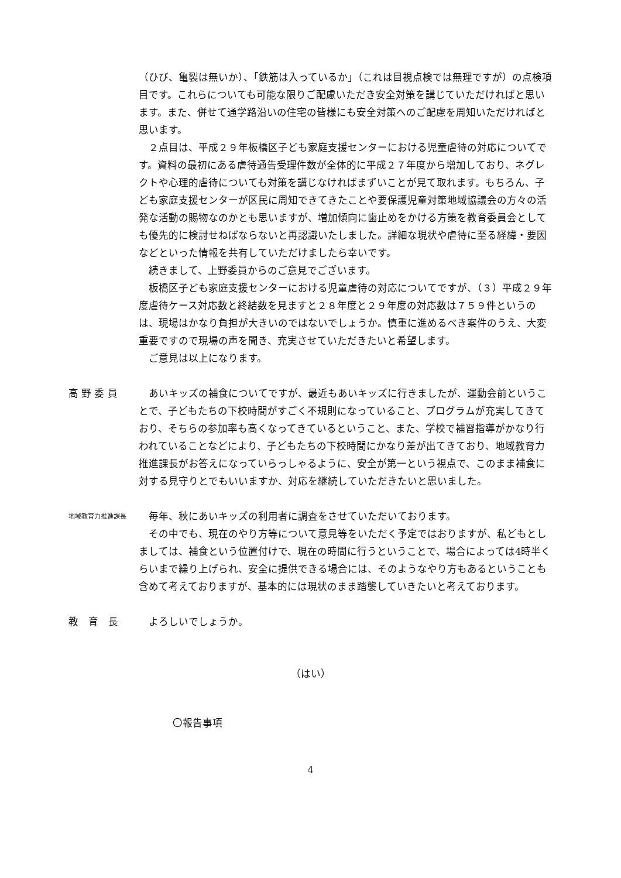（ひび、亀裂は無いか）、「鉄筋は入っているか」（これは目視点検では無理ですが）の点検項目です。これらについても可能な限りご配慮いただき安全対策を講じていただければと思います。また、併せて通学路沿いの住宅の皆様にも安全対策へのご配慮を周知いただければと思います。
　２点目は、平成２９年板橋区子ども家庭支援センターにおける児童虐待の対応についてです。資料の最初にある虐待通告受理件数が全体的に平成２７年度から増加しており、ネグレクトや心理的虐待についても対策を講じなければまずいことが見て取れます。もちろん、子ども家庭支援センターが区民に周知できてきたことや要保護児童対策地域協議会の方々の活発な活動の賜物なのかとも思いますが、増加傾向に歯止めをかける方策を教育委員会としても優先的に検討せねばならないと再認識いたしました。詳細な現状や虐待に至る経緯・要因などといった情報を共有していただけましたら幸いです。
　続きまして、上野委員からのご意見でございます。
　板橋区子ども家庭支援センターにおける児童虐待の対応についてですが、（３）平成２９年度虐待ケース対応数と終結数を見ますと２８年度と２９年度の対応数は７５９件というのは、現場はかなり負担が大きいのではないでしょうか。慎重に進めるべき案件のうえ、大変重要ですので現場の声を聞き、充実させていただきたいと希望します。
　ご意見は以上になります。
高 野 委 員 　あいキッズの補食についてですが、最近もあいキッズに行きましたが、運動会前ということで、子どもたちの下校時間がすごく不規則になっていること、プログラムが充実してきており、そちらの参加率も高くなってきているということ、また、学校で補習指導がかなり行われていることなどにより、子どもたちの下校時間にかなり差が出てきており、地域教育力推進課長がお答えになっていらっしゃるように、安全が第一という視点で、このまま補食に対する見守りとでもいいますか、対応を継続していただきたいと思いました。
地域教育力推進課長
　毎年、秋にあいキッズの利用者に調査をさせていただいております。
　その中でも、現在のやり方等について意見等をいただく予定ではおりますが、私どもとしましては、補食という位置付けで、現在の時間に行うということで、場合によっては4時半くらいまで繰り上げられ、安全に提供できる場合には、そのようなやり方もあるということも含めて考えておりますが、基本的には現状のまま踏襲していきたいと考えております。
教　育　長 　よろしいでしょうか。
（はい）
〇報告事項
4